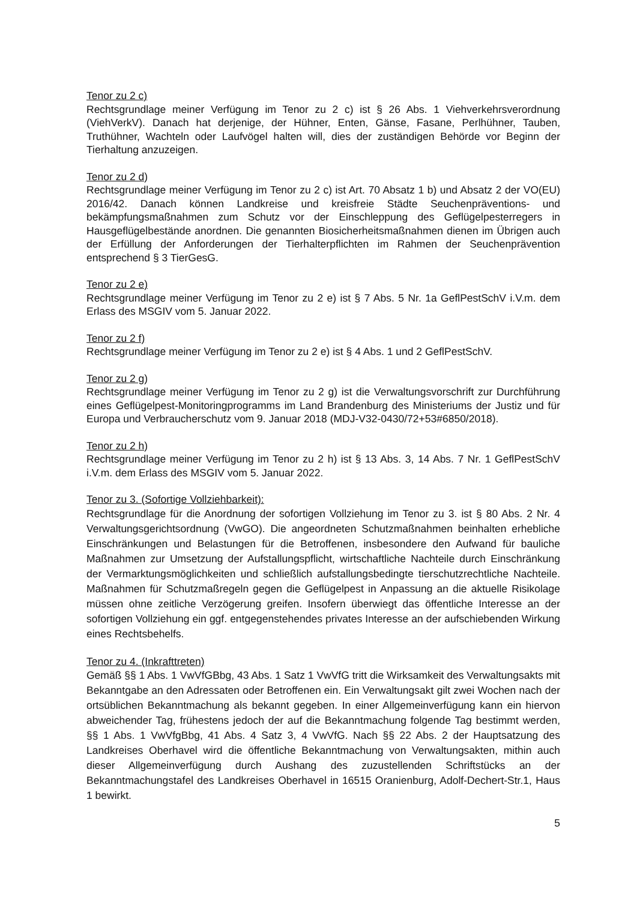Tenor zu 2 c)
Rechtsgrundlage meiner Verfügung im Tenor zu 2 c) ist § 26 Abs. 1 Viehverkehrsverordnung (ViehVerkV). Danach hat derjenige, der Hühner, Enten, Gänse, Fasane, Perlhühner, Tauben, Truthühner, Wachteln oder Laufvögel halten will, dies der zuständigen Behörde vor Beginn der Tierhaltung anzuzeigen.
Tenor zu 2 d)
Rechtsgrundlage meiner Verfügung im Tenor zu 2 c) ist Art. 70 Absatz 1 b) und Absatz 2 der VO(EU) 2016/42. Danach können Landkreise und kreisfreie Städte Seuchenpräventions- und bekämpfungsmaßnahmen zum Schutz vor der Einschleppung des Geflügelpesterregers in Hausgeflügelbestände anordnen. Die genannten Biosicherheitsmaßnahmen dienen im Übrigen auch der Erfüllung der Anforderungen der Tierhalterpflichten im Rahmen der Seuchenprävention entsprechend § 3 TierGesG.
Tenor zu 2 e)
Rechtsgrundlage meiner Verfügung im Tenor zu 2 e) ist § 7 Abs. 5 Nr. 1a GeflPestSchV i.V.m. dem Erlass des MSGIV vom 5. Januar 2022.
Tenor zu 2 f)
Rechtsgrundlage meiner Verfügung im Tenor zu 2 e) ist § 4 Abs. 1 und 2 GeflPestSchV.
Tenor zu 2 g)
Rechtsgrundlage meiner Verfügung im Tenor zu 2 g) ist die Verwaltungsvorschrift zur Durchführung eines Geflügelpest-Monitoringprogramms im Land Brandenburg des Ministeriums der Justiz und für Europa und Verbraucherschutz vom 9. Januar 2018 (MDJ-V32-0430/72+53#6850/2018).
Tenor zu 2 h)
Rechtsgrundlage meiner Verfügung im Tenor zu 2 h) ist § 13 Abs. 3, 14 Abs. 7 Nr. 1 GeflPestSchV i.V.m. dem Erlass des MSGIV vom 5. Januar 2022.
Tenor zu 3. (Sofortige Vollziehbarkeit):
Rechtsgrundlage für die Anordnung der sofortigen Vollziehung im Tenor zu 3. ist § 80 Abs. 2 Nr. 4 Verwaltungsgerichtsordnung (VwGO). Die angeordneten Schutzmaßnahmen beinhalten erhebliche Einschränkungen und Belastungen für die Betroffenen, insbesondere den Aufwand für bauliche Maßnahmen zur Umsetzung der Aufstallungspflicht, wirtschaftliche Nachteile durch Einschränkung der Vermarktungsmöglichkeiten und schließlich aufstallungsbedingte tierschutzrechtliche Nachteile. Maßnahmen für Schutzmaßregeln gegen die Geflügelpest in Anpassung an die aktuelle Risikolage müssen ohne zeitliche Verzögerung greifen. Insofern überwiegt das öffentliche Interesse an der sofortigen Vollziehung ein ggf. entgegenstehendes privates Interesse an der aufschiebenden Wirkung eines Rechtsbehelfs.
Tenor zu 4. (Inkrafttreten)
Gemäß §§ 1 Abs. 1 VwVfGBbg, 43 Abs. 1 Satz 1 VwVfG tritt die Wirksamkeit des Verwaltungsakts mit Bekanntgabe an den Adressaten oder Betroffenen ein. Ein Verwaltungsakt gilt zwei Wochen nach der ortsüblichen Bekanntmachung als bekannt gegeben. In einer Allgemeinverfügung kann ein hiervon abweichender Tag, frühestens jedoch der auf die Bekanntmachung folgende Tag bestimmt werden, §§ 1 Abs. 1 VwVfgBbg, 41 Abs. 4 Satz 3, 4 VwVfG. Nach §§ 22 Abs. 2 der Hauptsatzung des Landkreises Oberhavel wird die öffentliche Bekanntmachung von Verwaltungsakten, mithin auch dieser Allgemeinverfügung durch Aushang des zuzustellenden Schriftstücks an der Bekanntmachungstafel des Landkreises Oberhavel in 16515 Oranienburg, Adolf-Dechert-Str.1, Haus 1 bewirkt.
5